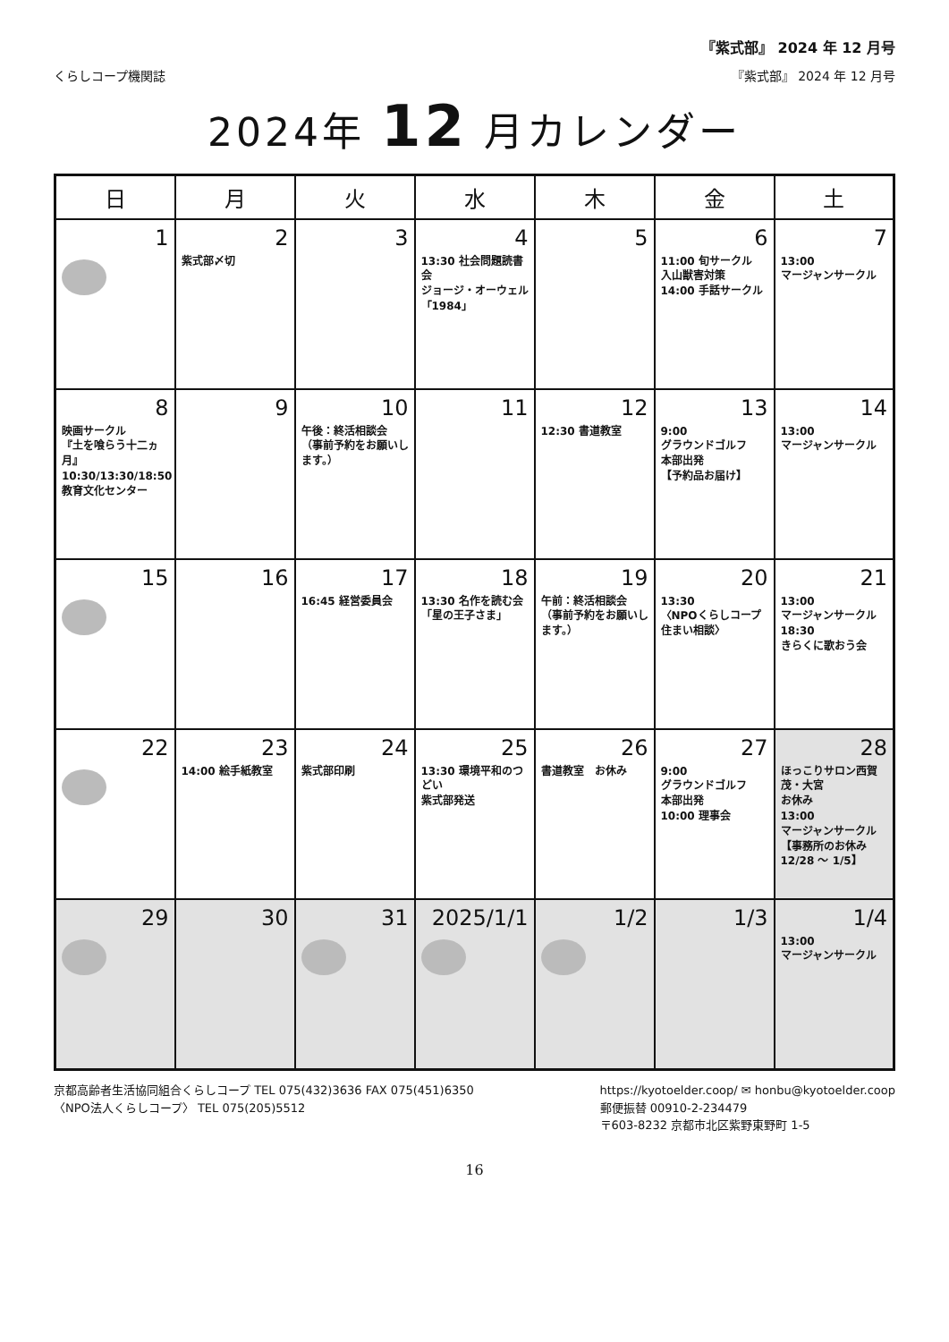『紫式部』 2024 年 12 月号
くらしコープ機関誌 『紫式部』 2024 年 12 月号
2024年 12 月カレンダー
| 日 | 月 | 火 | 水 | 木 | 金 | 土 |
| --- | --- | --- | --- | --- | --- | --- |
| 1 | 2 紫式部〆切 | 3 | 4 13:30 社会問題読書会 ジョージ・オーウェル 「1984」 | 5 | 6 11:00 旬サークル 入山獣害対策 14:00 手話サークル | 7 13:00 マージャンサークル |
| 8 映画サークル 『土を喰らう十二ヵ月』 10:30/13:30/18:50 教育文化センター | 9 | 10 午後：終活相談会 （事前予約をお願いします。） | 11 | 12 12:30 書道教室 | 13 9:00 グラウンドゴルフ 本部出発 【予約品お届け】 | 14 13:00 マージャンサークル |
| 15 | 16 | 17 16:45 経営委員会 | 18 13:30 名作を読む会 「星の王子さま」 | 19 午前：終活相談会 （事前予約をお願いします。） | 20 13:30 〈NPOくらしコープ住まい相談〉 | 21 13:00 マージャンサークル 18:30 きらくに歌おう会 |
| 22 | 23 14:00 絵手紙教室 | 24 紫式部印刷 | 25 13:30 環境平和のつどい 紫式部発送 | 26 書道教室 お休み | 27 9:00 グラウンドゴルフ 本部出発 10:00 理事会 | 28 ほっこりサロン西賀茂・大宮 お休み 13:00 マージャンサークル 【事務所のお休み 12/28 ～ 1/5】 |
| 29 | 30 | 31 | 2025/1/1 | 1/2 | 1/3 | 1/4 13:00 マージャンサークル |
京都高齢者生活協同組合くらしコープ TEL 075(432)3636 FAX 075(451)6350
〈NPO法人くらしコープ〉 TEL 075(205)5512
https://kyotoelder.coop/ ✉ honbu@kyotoelder.coop
郵便振替 00910-2-234479
〒603-8232 京都市北区紫野東野町 1-5
16